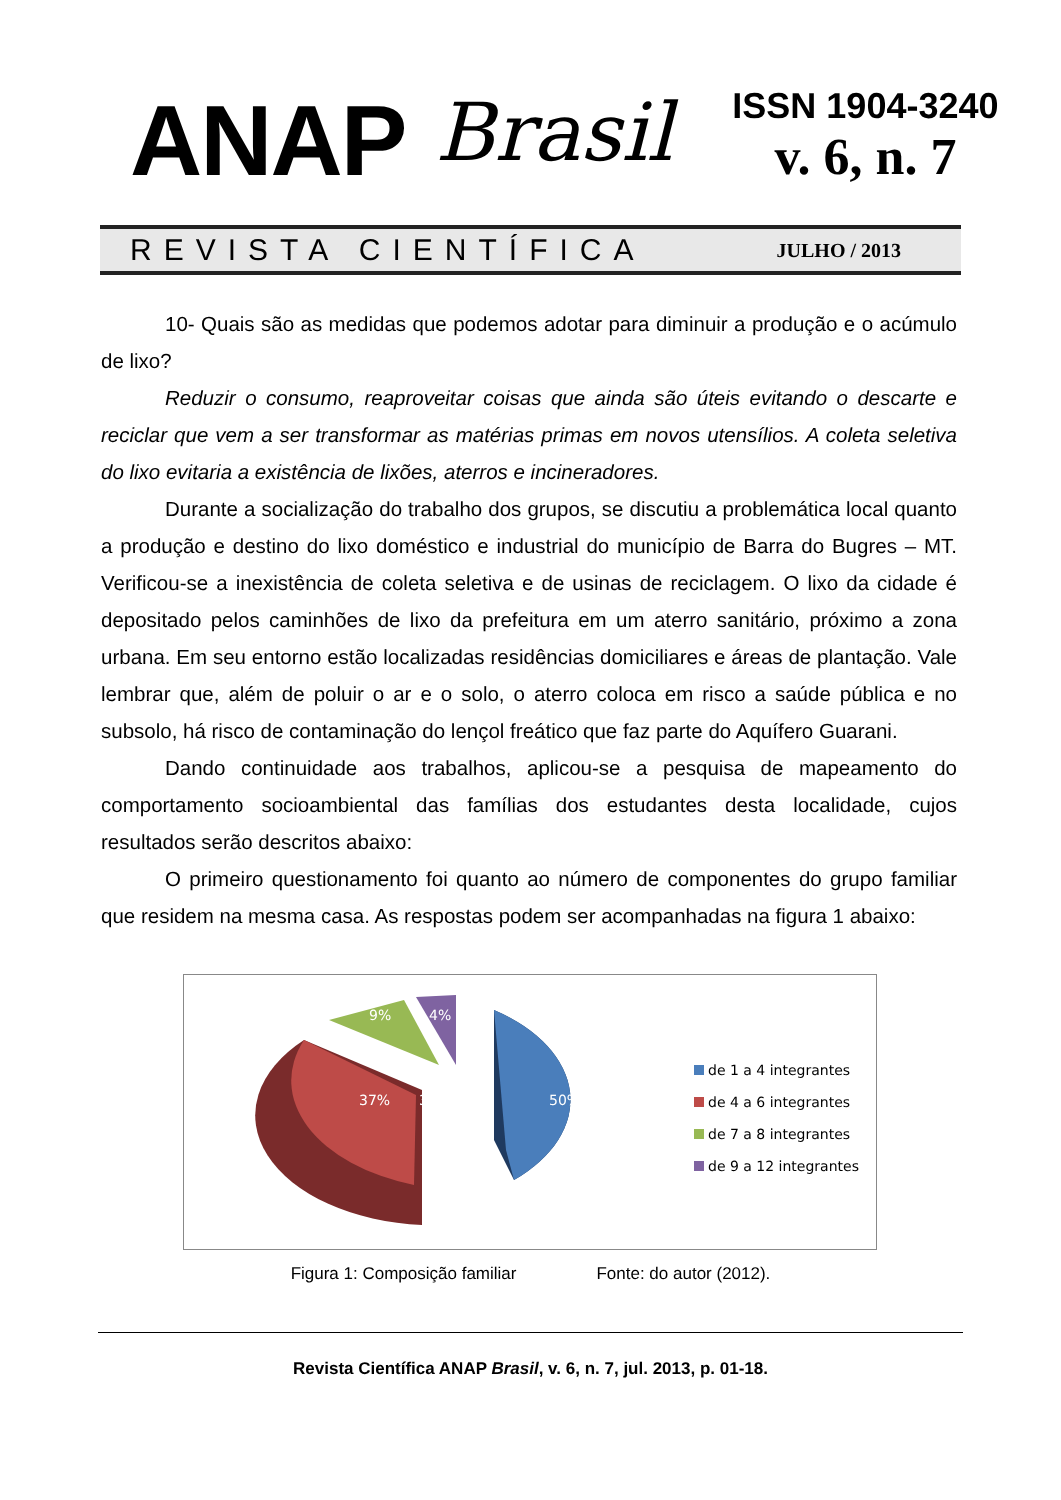ANAP
Brasil
ISSN 1904-3240
v. 6, n. 7
REVISTA CIENTÍFICA JULHO / 2013
10- Quais são as medidas que podemos adotar para diminuir a produção e o acúmulo de lixo?
Reduzir o consumo, reaproveitar coisas que ainda são úteis evitando o descarte e reciclar que vem a ser transformar as matérias primas em novos utensílios. A coleta seletiva do lixo evitaria a existência de lixões, aterros e incineradores.
Durante a socialização do trabalho dos grupos, se discutiu a problemática local quanto a produção e destino do lixo doméstico e industrial do município de Barra do Bugres – MT. Verificou-se a inexistência de coleta seletiva e de usinas de reciclagem. O lixo da cidade é depositado pelos caminhões de lixo da prefeitura em um aterro sanitário, próximo a zona urbana. Em seu entorno estão localizadas residências domiciliares e áreas de plantação. Vale lembrar que, além de poluir o ar e o solo, o aterro coloca em risco a saúde pública e no subsolo, há risco de contaminação do lençol freático que faz parte do Aquífero Guarani.
Dando continuidade aos trabalhos, aplicou-se a pesquisa de mapeamento do comportamento socioambiental das famílias dos estudantes desta localidade, cujos resultados serão descritos abaixo:
O primeiro questionamento foi quanto ao número de componentes do grupo familiar que residem na mesma casa. As respostas podem ser acompanhadas na figura 1 abaixo:
50%
37%
37%
9%
4%
de 1 a 4 integrantes
de 4 a 6 integrantes
de 7 a 8 integrantes
de 9 a 12 integrantes
Figura 1: Composição familiar Fonte: do autor (2012).
Revista Científica ANAP Brasil, v. 6, n. 7, jul. 2013, p. 01-18.